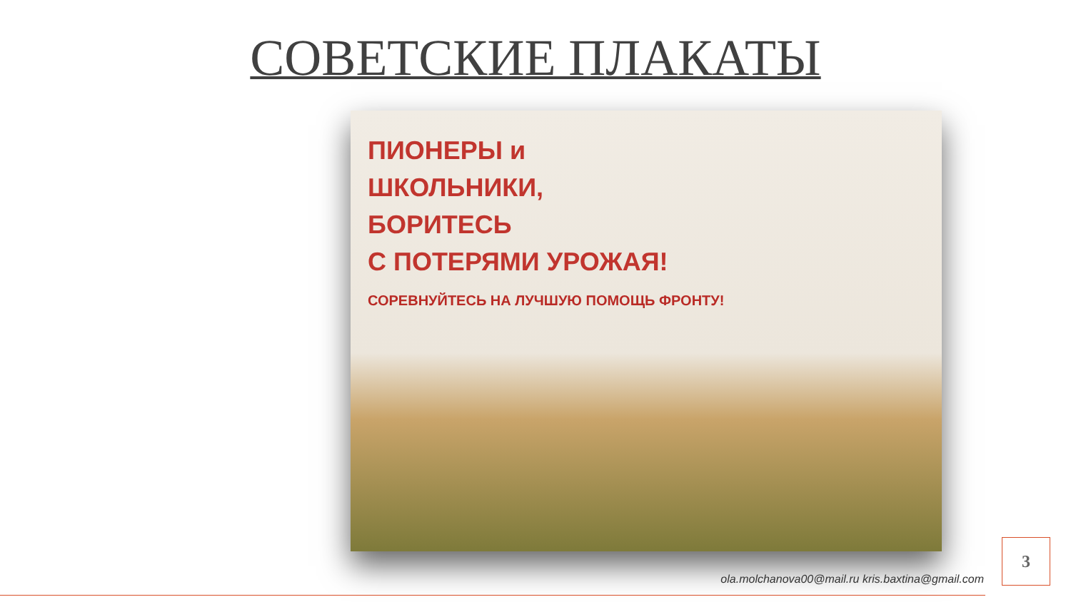СОВЕТСКИЕ ПЛАКАТЫ
ПИОНЕРЫ и
ШКОЛЬНИКИ,
БОРИТЕСЬ
С ПОТЕРЯМИ УРОЖАЯ!
СОРЕВНУЙТЕСЬ НА ЛУЧШУЮ ПОМОЩЬ ФРОНТУ!
3
ola.molchanova00@mail.ru kris.baxtina@gmail.com